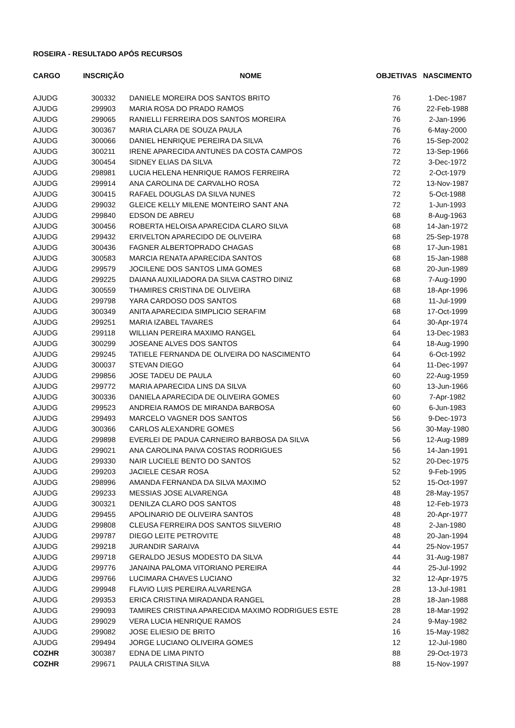ROSEIRA - RESULTADO APÓS RECURSOS
| CARGO | INSCRIÇÃO | NOME | OBJETIVAS | NASCIMENTO |
| --- | --- | --- | --- | --- |
| AJUDG | 300332 | DANIELE MOREIRA DOS SANTOS BRITO | 76 | 1-Dec-1987 |
| AJUDG | 299903 | MARIA ROSA DO PRADO RAMOS | 76 | 22-Feb-1988 |
| AJUDG | 299065 | RANIELLI FERREIRA DOS SANTOS MOREIRA | 76 | 2-Jan-1996 |
| AJUDG | 300367 | MARIA CLARA DE SOUZA PAULA | 76 | 6-May-2000 |
| AJUDG | 300066 | DANIEL HENRIQUE PEREIRA DA SILVA | 76 | 15-Sep-2002 |
| AJUDG | 300211 | IRENE APARECIDA ANTUNES DA COSTA CAMPOS | 72 | 13-Sep-1966 |
| AJUDG | 300454 | SIDNEY ELIAS DA SILVA | 72 | 3-Dec-1972 |
| AJUDG | 298981 | LUCIA HELENA HENRIQUE RAMOS FERREIRA | 72 | 2-Oct-1979 |
| AJUDG | 299914 | ANA CAROLINA DE CARVALHO ROSA | 72 | 13-Nov-1987 |
| AJUDG | 300415 | RAFAEL DOUGLAS DA SILVA NUNES | 72 | 5-Oct-1988 |
| AJUDG | 299032 | GLEICE KELLY MILENE MONTEIRO SANT ANA | 72 | 1-Jun-1993 |
| AJUDG | 299840 | EDSON DE ABREU | 68 | 8-Aug-1963 |
| AJUDG | 300456 | ROBERTA HELOISA APARECIDA CLARO SILVA | 68 | 14-Jan-1972 |
| AJUDG | 299432 | ERIVELTON APARECIDO DE OLIVEIRA | 68 | 25-Sep-1978 |
| AJUDG | 300436 | FAGNER ALBERTOPRADO CHAGAS | 68 | 17-Jun-1981 |
| AJUDG | 300583 | MARCIA RENATA APARECIDA SANTOS | 68 | 15-Jan-1988 |
| AJUDG | 299579 | JOCILENE DOS SANTOS LIMA GOMES | 68 | 20-Jun-1989 |
| AJUDG | 299225 | DAIANA AUXILIADORA DA SILVA CASTRO DINIZ | 68 | 7-Aug-1990 |
| AJUDG | 300559 | THAMIRES CRISTINA DE OLIVEIRA | 68 | 18-Apr-1996 |
| AJUDG | 299798 | YARA CARDOSO DOS SANTOS | 68 | 11-Jul-1999 |
| AJUDG | 300349 | ANITA APARECIDA SIMPLICIO SERAFIM | 68 | 17-Oct-1999 |
| AJUDG | 299251 | MARIA IZABEL TAVARES | 64 | 30-Apr-1974 |
| AJUDG | 299118 | WILLIAN PEREIRA MAXIMO RANGEL | 64 | 13-Dec-1983 |
| AJUDG | 300299 | JOSEANE ALVES DOS SANTOS | 64 | 18-Aug-1990 |
| AJUDG | 299245 | TATIELE FERNANDA DE OLIVEIRA DO NASCIMENTO | 64 | 6-Oct-1992 |
| AJUDG | 300037 | STEVAN DIEGO | 64 | 11-Dec-1997 |
| AJUDG | 299856 | JOSE TADEU DE PAULA | 60 | 22-Aug-1959 |
| AJUDG | 299772 | MARIA APARECIDA LINS DA SILVA | 60 | 13-Jun-1966 |
| AJUDG | 300336 | DANIELA APARECIDA DE OLIVEIRA GOMES | 60 | 7-Apr-1982 |
| AJUDG | 299523 | ANDREIA RAMOS DE MIRANDA BARBOSA | 60 | 6-Jun-1983 |
| AJUDG | 299493 | MARCELO VAGNER DOS SANTOS | 56 | 9-Dec-1973 |
| AJUDG | 300366 | CARLOS ALEXANDRE GOMES | 56 | 30-May-1980 |
| AJUDG | 299898 | EVERLEI DE PADUA CARNEIRO BARBOSA DA SILVA | 56 | 12-Aug-1989 |
| AJUDG | 299021 | ANA CAROLINA PAIVA COSTAS RODRIGUES | 56 | 14-Jan-1991 |
| AJUDG | 299330 | NAIR LUCIELE BENTO DO SANTOS | 52 | 20-Dec-1975 |
| AJUDG | 299203 | JACIELE CESAR ROSA | 52 | 9-Feb-1995 |
| AJUDG | 298996 | AMANDA FERNANDA DA SILVA MAXIMO | 52 | 15-Oct-1997 |
| AJUDG | 299233 | MESSIAS JOSE ALVARENGA | 48 | 28-May-1957 |
| AJUDG | 300321 | DENILZA CLARO DOS SANTOS | 48 | 12-Feb-1973 |
| AJUDG | 299455 | APOLINARIO DE OLIVEIRA SANTOS | 48 | 20-Apr-1977 |
| AJUDG | 299808 | CLEUSA FERREIRA DOS SANTOS SILVERIO | 48 | 2-Jan-1980 |
| AJUDG | 299787 | DIEGO LEITE PETROVITE | 48 | 20-Jan-1994 |
| AJUDG | 299218 | JURANDIR SARAIVA | 44 | 25-Nov-1957 |
| AJUDG | 299718 | GERALDO JESUS MODESTO DA SILVA | 44 | 31-Aug-1987 |
| AJUDG | 299776 | JANAINA PALOMA VITORIANO PEREIRA | 44 | 25-Jul-1992 |
| AJUDG | 299766 | LUCIMARA CHAVES LUCIANO | 32 | 12-Apr-1975 |
| AJUDG | 299948 | FLAVIO LUIS PEREIRA ALVARENGA | 28 | 13-Jul-1981 |
| AJUDG | 299353 | ERICA CRISTINA MIRADANDA RANGEL | 28 | 18-Jan-1988 |
| AJUDG | 299093 | TAMIRES CRISTINA APARECIDA MAXIMO RODRIGUES ESTE | 28 | 18-Mar-1992 |
| AJUDG | 299029 | VERA LUCIA HENRIQUE RAMOS | 24 | 9-May-1982 |
| AJUDG | 299082 | JOSE ELIESIO DE BRITO | 16 | 15-May-1982 |
| AJUDG | 299494 | JORGE LUCIANO OLIVEIRA GOMES | 12 | 12-Jul-1980 |
| COZHR | 300387 | EDNA DE LIMA PINTO | 88 | 29-Oct-1973 |
| COZHR | 299671 | PAULA CRISTINA SILVA | 88 | 15-Nov-1997 |